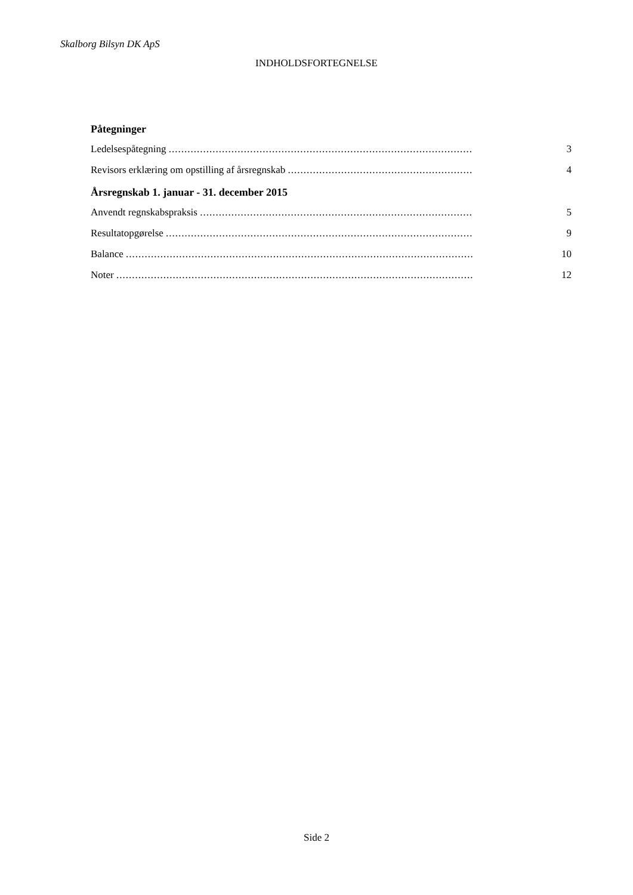Skalborg Bilsyn DK ApS
INDHOLDSFORTEGNELSE
Påtegninger
Ledelsespåtegning .......................................................................................................... 3
Revisors erklæring om opstilling af årsregnskab .......................................................................... 4
Årsregnskab 1. januar - 31. december 2015
Anvendt regnskabspraksis .......................................................................................................... 5
Resultatopgørelse .......................................................................................................... 9
Balance ...................................................................................................................... 10
Noter ......................................................................................................................... 12
Side 2